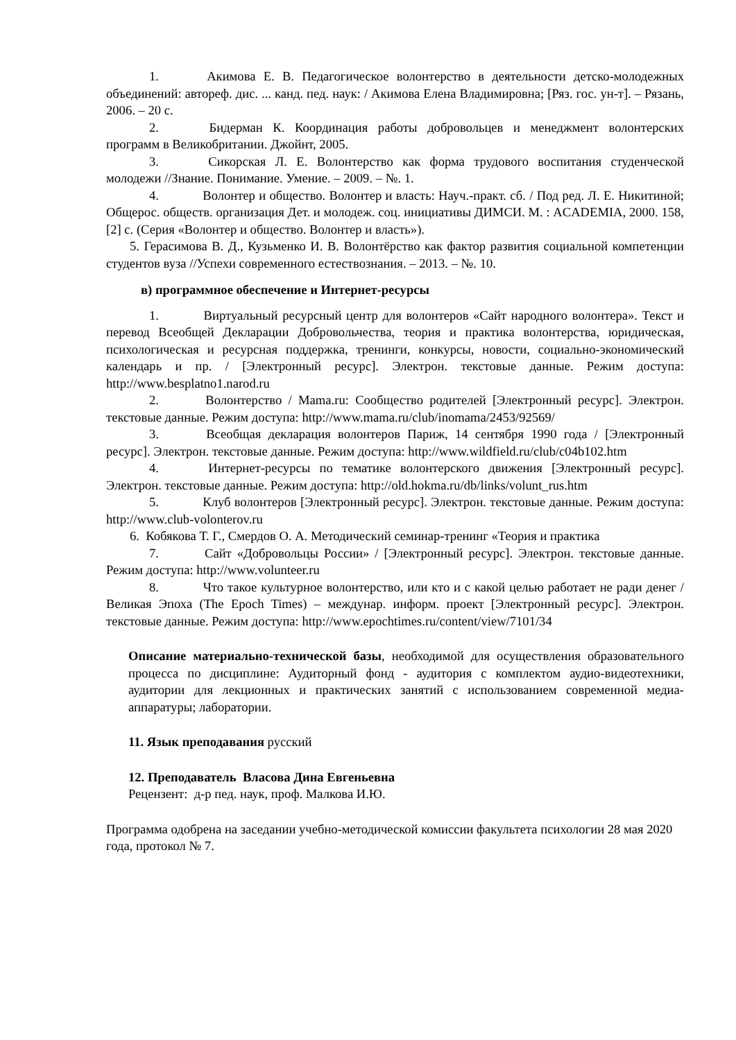1. Акимова Е. В. Педагогическое волонтерство в деятельности детско-молодежных объединений: автореф. дис. ... канд. пед. наук: / Акимова Елена Владимировна; [Ряз. гос. ун-т]. – Рязань, 2006. – 20 с.
2. Бидерман К. Координация работы добровольцев и менеджмент волонтерских программ в Великобритании. Джойнт, 2005.
3. Сикорская Л. Е. Волонтерство как форма трудового воспитания студенческой молодежи //Знание. Понимание. Умение. – 2009. – №. 1.
4. Волонтер и общество. Волонтер и власть: Науч.-практ. сб. / Под ред. Л. Е. Никитиной; Общерос. обществ. организация Дет. и молодеж. соц. инициативы ДИМСИ. М. : ACADEMIA, 2000. 158, [2] с. (Серия «Волонтер и общество. Волонтер и власть»).
5. Герасимова В. Д., Кузьменко И. В. Волонтёрство как фактор развития социальной компетенции студентов вуза //Успехи современного естествознания. – 2013. – №. 10.
в) программное обеспечение и Интернет-ресурсы
1. Виртуальный ресурсный центр для волонтеров «Сайт народного волонтера». Текст и перевод Всеобщей Декларации Добровольчества, теория и практика волонтерства, юридическая, психологическая и ресурсная поддержка, тренинги, конкурсы, новости, социально-экономический календарь и пр. / [Электронный ресурс]. Электрон. текстовые данные. Режим доступа: http://www.besplatno1.narod.ru
2. Волонтерство / Mama.ru: Сообщество родителей [Электронный ресурс]. Электрон. текстовые данные. Режим доступа: http://www.mama.ru/club/inomama/2453/92569/
3. Всеобщая декларация волонтеров Париж, 14 сентября 1990 года / [Электронный ресурс]. Электрон. текстовые данные. Режим доступа: http://www.wildfield.ru/club/c04b102.htm
4. Интернет-ресурсы по тематике волонтерского движения [Электронный ресурс]. Электрон. текстовые данные. Режим доступа: http://old.hokma.ru/db/links/volunt_rus.htm
5. Клуб волонтеров [Электронный ресурс]. Электрон. текстовые данные. Режим доступа: http://www.club-volonterov.ru
6. Кобякова Т. Г., Смердов О. А. Методический семинар-тренинг «Теория и практика
7. Сайт «Добровольцы России» / [Электронный ресурс]. Электрон. текстовые данные. Режим доступа: http://www.volunteer.ru
8. Что такое культурное волонтерство, или кто и с какой целью работает не ради денег / Великая Эпоха (The Epoch Times) – междунар. информ. проект [Электронный ресурс]. Электрон. текстовые данные. Режим доступа: http://www.epochtimes.ru/content/view/7101/34
Описание материально-технической базы, необходимой для осуществления образовательного процесса по дисциплине: Аудиторный фонд - аудитория с комплектом аудио-видеотехники, аудитории для лекционных и практических занятий с использованием современной медиа-аппаратуры; лаборатории.
11. Язык преподавания русский
12. Преподаватель Власова Дина Евгеньевна
Рецензент: д-р пед. наук, проф. Малкова И.Ю.
Программа одобрена на заседании учебно-методической комиссии факультета психологии 28 мая 2020 года, протокол № 7.